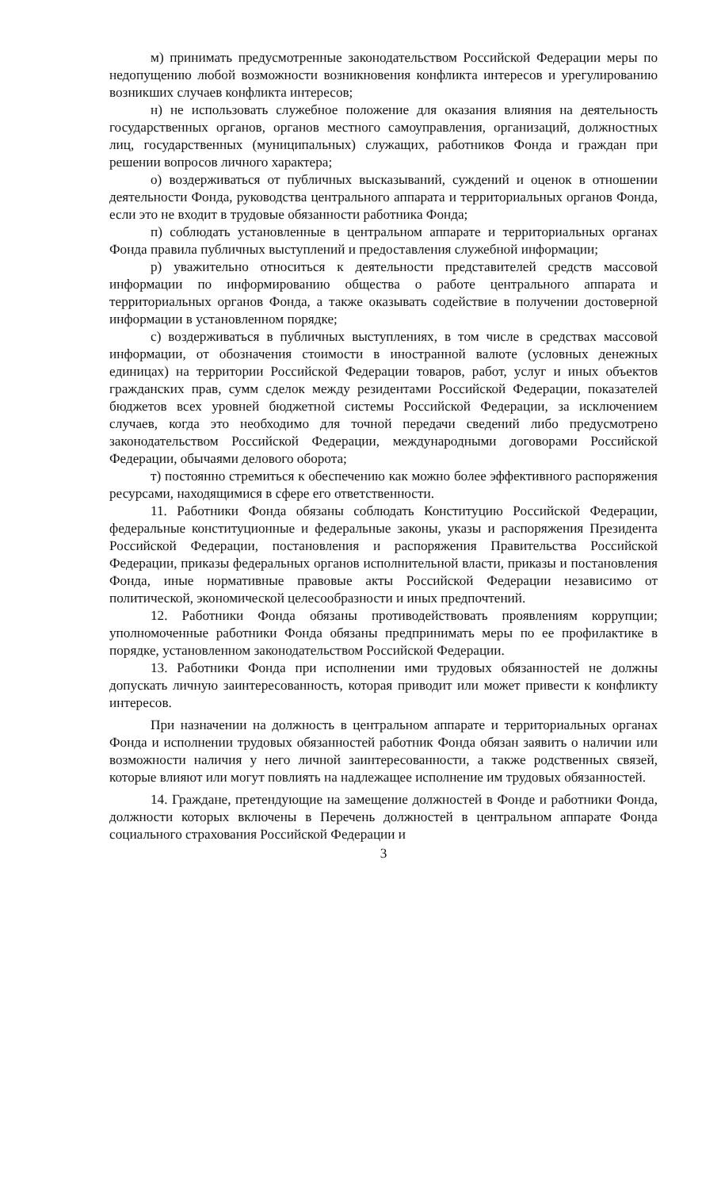м) принимать предусмотренные законодательством Российской Федерации меры по недопущению любой возможности возникновения конфликта интересов и урегулированию возникших случаев конфликта интересов;
н) не использовать служебное положение для оказания влияния на деятельность государственных органов, органов местного самоуправления, организаций, должностных лиц, государственных (муниципальных) служащих, работников Фонда и граждан при решении вопросов личного характера;
о) воздерживаться от публичных высказываний, суждений и оценок в отношении деятельности Фонда, руководства центрального аппарата и территориальных органов Фонда, если это не входит в трудовые обязанности работника Фонда;
п) соблюдать установленные в центральном аппарате и территориальных органах Фонда правила публичных выступлений и предоставления служебной информации;
р) уважительно относиться к деятельности представителей средств массовой информации по информированию общества о работе центрального аппарата и территориальных органов Фонда, а также оказывать содействие в получении достоверной информации в установленном порядке;
с) воздерживаться в публичных выступлениях, в том числе в средствах массовой информации, от обозначения стоимости в иностранной валюте (условных денежных единицах) на территории Российской Федерации товаров, работ, услуг и иных объектов гражданских прав, сумм сделок между резидентами Российской Федерации, показателей бюджетов всех уровней бюджетной системы Российской Федерации, за исключением случаев, когда это необходимо для точной передачи сведений либо предусмотрено законодательством Российской Федерации, международными договорами Российской Федерации, обычаями делового оборота;
т) постоянно стремиться к обеспечению как можно более эффективного распоряжения ресурсами, находящимися в сфере его ответственности.
11. Работники Фонда обязаны соблюдать Конституцию Российской Федерации, федеральные конституционные и федеральные законы, указы и распоряжения Президента Российской Федерации, постановления и распоряжения Правительства Российской Федерации, приказы федеральных органов исполнительной власти, приказы и постановления Фонда, иные нормативные правовые акты Российской Федерации независимо от политической, экономической целесообразности и иных предпочтений.
12. Работники Фонда обязаны противодействовать проявлениям коррупции; уполномоченные работники Фонда обязаны предпринимать меры по ее профилактике в порядке, установленном законодательством Российской Федерации.
13. Работники Фонда при исполнении ими трудовых обязанностей не должны допускать личную заинтересованность, которая приводит или может привести к конфликту интересов.
При назначении на должность в центральном аппарате и территориальных органах Фонда и исполнении трудовых обязанностей работник Фонда обязан заявить о наличии или возможности наличия у него личной заинтересованности, а также родственных связей, которые влияют или могут повлиять на надлежащее исполнение им трудовых обязанностей.
14. Граждане, претендующие на замещение должностей в Фонде и работники Фонда, должности которых включены в Перечень должностей в центральном аппарате Фонда социального страхования Российской Федерации и
3